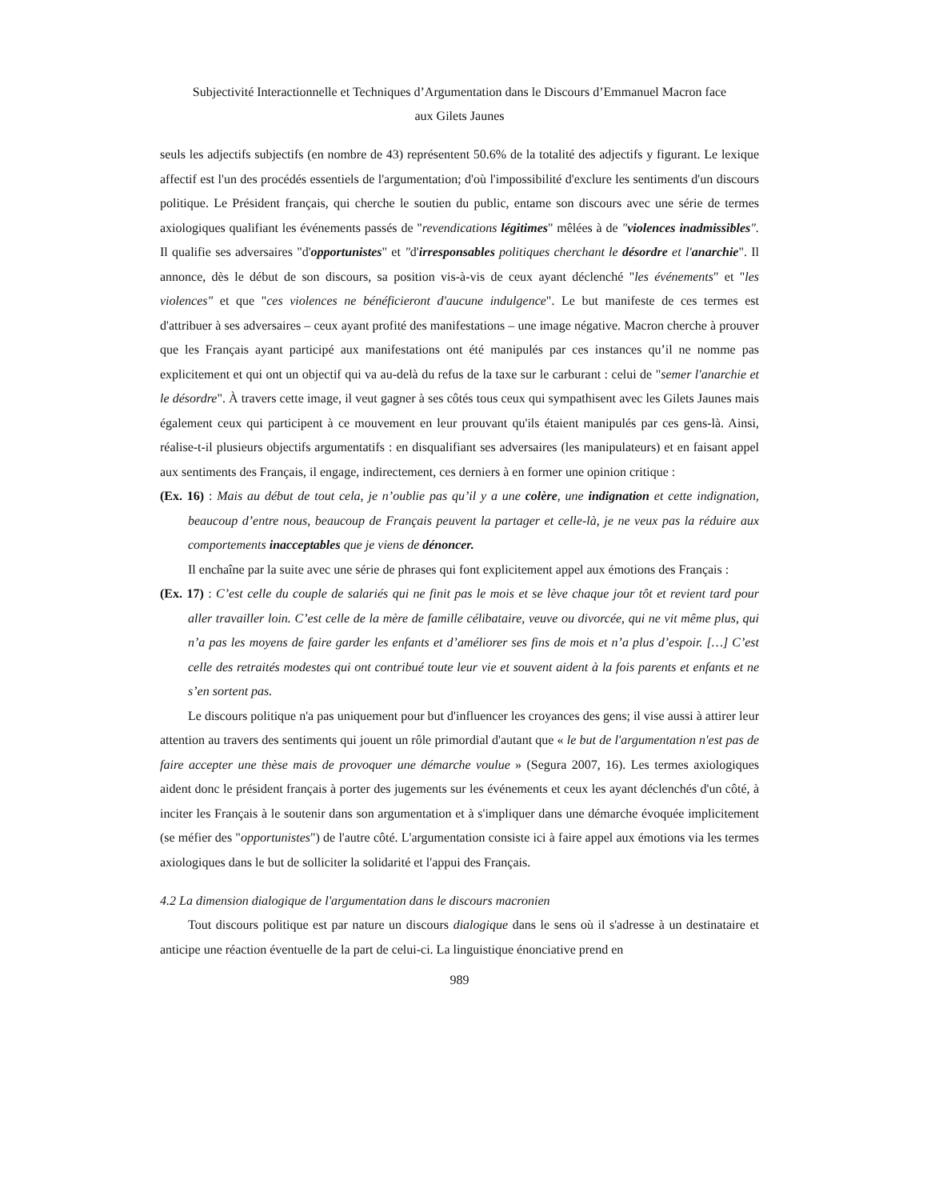Subjectivité Interactionnelle et Techniques d’Argumentation dans le Discours d’Emmanuel Macron face
aux Gilets Jaunes
seuls les adjectifs subjectifs (en nombre de 43) représentent 50.6% de la totalité des adjectifs y figurant. Le lexique affectif est l'un des procédés essentiels de l'argumentation; d'où l'impossibilité d'exclure les sentiments d'un discours politique. Le Président français, qui cherche le soutien du public, entame son discours avec une série de termes axiologiques qualifiant les événements passés de "revendications légitimes" mêlées à de "violences inadmissibles". Il qualifie ses adversaires "d'opportunistes" et "d'irresponsables politiques cherchant le désordre et l'anarchie". Il annonce, dès le début de son discours, sa position vis-à-vis de ceux ayant déclenché "les événements" et "les violences" et que "ces violences ne bénéficieront d'aucune indulgence". Le but manifeste de ces termes est d'attribuer à ses adversaires – ceux ayant profité des manifestations – une image négative. Macron cherche à prouver que les Français ayant participé aux manifestations ont été manipulés par ces instances qu’il ne nomme pas explicitement et qui ont un objectif qui va au-delà du refus de la taxe sur le carburant : celui de "semer l'anarchie et le désordre". À travers cette image, il veut gagner à ses côtés tous ceux qui sympathisent avec les Gilets Jaunes mais également ceux qui participent à ce mouvement en leur prouvant qu'ils étaient manipulés par ces gens-là. Ainsi, réalise-t-il plusieurs objectifs argumentatifs : en disqualifiant ses adversaires (les manipulateurs) et en faisant appel aux sentiments des Français, il engage, indirectement, ces derniers à en former une opinion critique :
(Ex. 16) : Mais au début de tout cela, je n’oublie pas qu’il y a une colère, une indignation et cette indignation, beaucoup d’entre nous, beaucoup de Français peuvent la partager et celle-là, je ne veux pas la réduire aux comportements inacceptables que je viens de dénoncer.
Il enchaîne par la suite avec une série de phrases qui font explicitement appel aux émotions des Français :
(Ex. 17) : C’est celle du couple de salariés qui ne finit pas le mois et se lève chaque jour tôt et revient tard pour aller travailler loin. C’est celle de la mère de famille célibataire, veuve ou divorcée, qui ne vit même plus, qui n’a pas les moyens de faire garder les enfants et d’améliorer ses fins de mois et n’a plus d’espoir. […] C’est celle des retraités modestes qui ont contribué toute leur vie et souvent aident à la fois parents et enfants et ne s’en sortent pas.
Le discours politique n'a pas uniquement pour but d'influencer les croyances des gens; il vise aussi à attirer leur attention au travers des sentiments qui jouent un rôle primordial d'autant que « le but de l'argumentation n'est pas de faire accepter une thèse mais de provoquer une démarche voulue » (Segura 2007, 16). Les termes axiologiques aident donc le président français à porter des jugements sur les événements et ceux les ayant déclenchés d'un côté, à inciter les Français à le soutenir dans son argumentation et à s'impliquer dans une démarche évoquée implicitement (se méfier des "opportunistes") de l'autre côté. L'argumentation consiste ici à faire appel aux émotions via les termes axiologiques dans le but de solliciter la solidarité et l'appui des Français.
4.2 La dimension dialogique de l'argumentation dans le discours macronien
Tout discours politique est par nature un discours dialogique dans le sens où il s'adresse à un destinataire et anticipe une réaction éventuelle de la part de celui-ci. La linguistique énonciative prend en
989